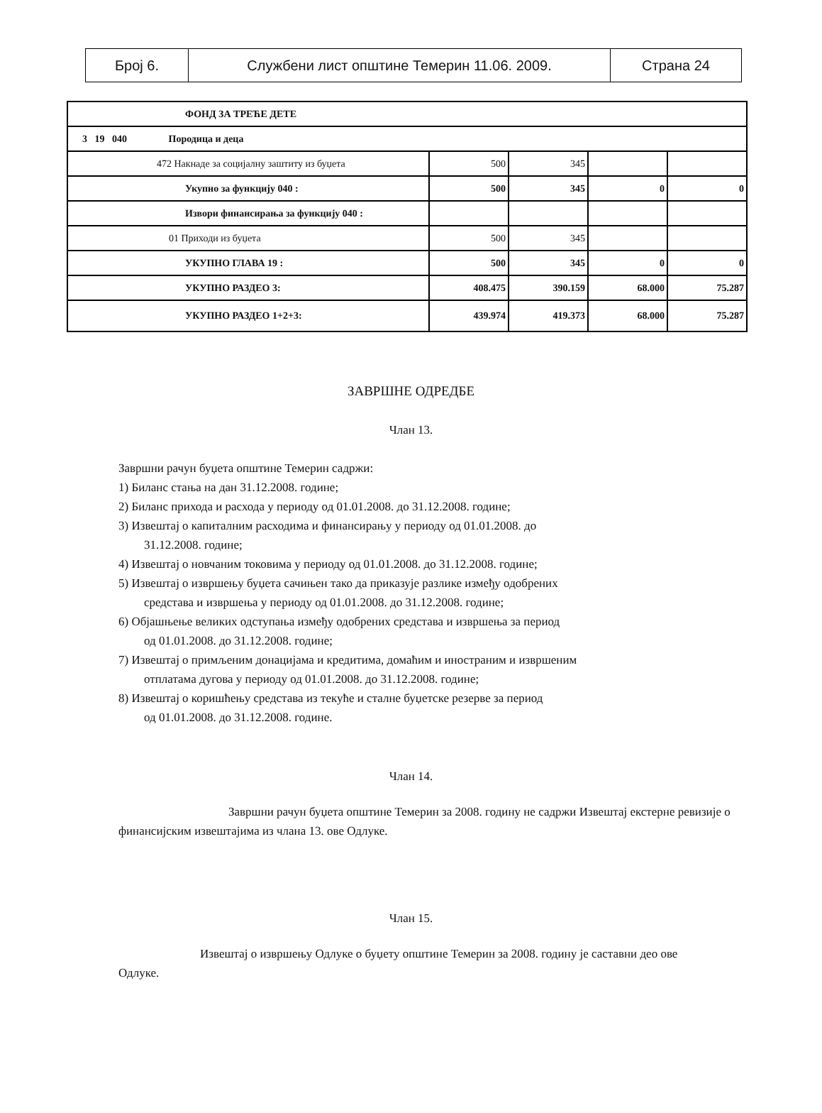| Број 6. | Службени лист општине Темерин 11.06. 2009. | Страна 24 |
| ФОНД ЗА ТРЕЋЕ ДЕТЕ | | | | |
| 3 19 040 Породица и деца | | | | |
| 472 Накнаде за социјалну заштиту из буџета | 500 | 345 | | |
| Укупно за функцију 040 : | 500 | 345 | 0 | 0 |
| Извори финансирања за функцију 040 : | | | | |
| 01 Приходи из буџета | 500 | 345 | | |
| УКУПНО ГЛАВА 19 : | 500 | 345 | 0 | 0 |
| УКУПНО РАЗДЕО 3: | 408.475 | 390.159 | 68.000 | 75.287 |
| УКУПНО РАЗДЕО 1+2+3: | 439.974 | 419.373 | 68.000 | 75.287 |
ЗАВРШНЕ ОДРЕДБЕ
Члан 13.
Завршни рачун буџета општине Темерин садржи:
1) Биланс стања на дан 31.12.2008. године;
2) Биланс прихода и расхода у периоду од 01.01.2008. до 31.12.2008. године;
3) Извештај о капиталним расходима и финансирању у периоду од 01.01.2008. до
31.12.2008. године;
4) Извештај о новчаним токовима у периоду од 01.01.2008. до 31.12.2008. године;
5) Извештај о извршењу буџета сачињен тако да приказује разлике између одобрених
средстава и извршења у периоду од 01.01.2008. до 31.12.2008. године;
6) Објашњење великих одступања између одобрених средстава и извршења за период
од 01.01.2008. до 31.12.2008. године;
7) Извештај о примљеним донацијама и кредитима, домаћим и иностраним и извршеним
отплатама дугова у периоду од 01.01.2008. до 31.12.2008. године;
8) Извештај о коришћењу средстава из текуће и сталне буџетске резерве за период
од 01.01.2008. до 31.12.2008. године.
Члан 14.
Завршни рачун буџета општине Темерин за 2008. годину не садржи Извештај екстерне ревизије о финансијским извештајима из члана 13. ове Одлуке.
Члан 15.
Извештај о извршењу Одлуке о буџету општине Темерин за 2008. годину је саставни део ове Одлуке.